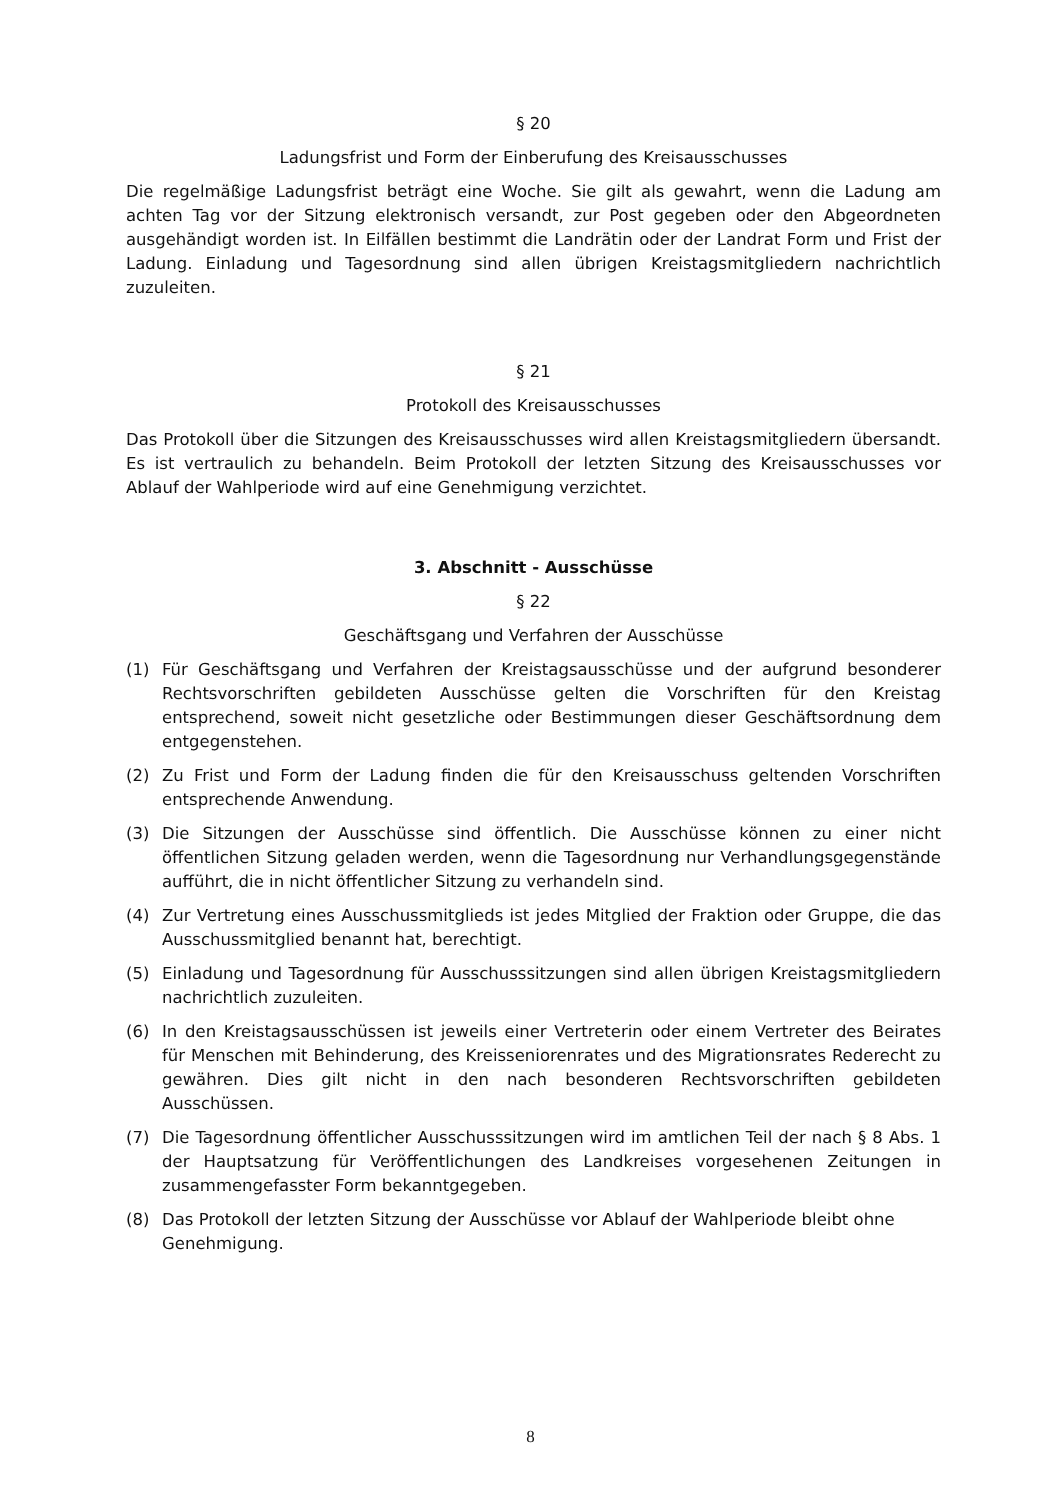§ 20
Ladungsfrist und Form der Einberufung des Kreisausschusses
Die regelmäßige Ladungsfrist beträgt eine Woche. Sie gilt als gewahrt, wenn die Ladung am achten Tag vor der Sitzung elektronisch versandt, zur Post gegeben oder den Abgeordneten ausgehändigt worden ist. In Eilfällen bestimmt die Landrätin oder der Landrat Form und Frist der Ladung. Einladung und Tagesordnung sind allen übrigen Kreistagsmitgliedern nachrichtlich zuzuleiten.
§ 21
Protokoll des Kreisausschusses
Das Protokoll über die Sitzungen des Kreisausschusses wird allen Kreistagsmitgliedern übersandt. Es ist vertraulich zu behandeln. Beim Protokoll der letzten Sitzung des Kreisausschusses vor Ablauf der Wahlperiode wird auf eine Genehmigung verzichtet.
3. Abschnitt - Ausschüsse
§ 22
Geschäftsgang und Verfahren der Ausschüsse
(1) Für Geschäftsgang und Verfahren der Kreistagsausschüsse und der aufgrund besonderer Rechtsvorschriften gebildeten Ausschüsse gelten die Vorschriften für den Kreistag entsprechend, soweit nicht gesetzliche oder Bestimmungen dieser Geschäftsordnung dem entgegenstehen.
(2) Zu Frist und Form der Ladung finden die für den Kreisausschuss geltenden Vorschriften entsprechende Anwendung.
(3) Die Sitzungen der Ausschüsse sind öffentlich. Die Ausschüsse können zu einer nicht öffentlichen Sitzung geladen werden, wenn die Tagesordnung nur Verhand­lungsgegenstände aufführt, die in nicht öffentlicher Sitzung zu verhandeln sind.
(4) Zur Vertretung eines Ausschussmitglieds ist jedes Mitglied der Fraktion oder Gruppe, die das Ausschussmitglied benannt hat, berechtigt.
(5) Einladung und Tagesordnung für Ausschusssitzungen sind allen übrigen Kreistagsmitgliedern nachrichtlich zuzuleiten.
(6) In den Kreistagsausschüssen ist jeweils einer Vertreterin oder einem Vertreter des Beirates für Menschen mit Behinderung, des Kreisseniorenrates und des Migrationsrates Rederecht zu gewähren. Dies gilt nicht in den nach besonderen Rechtsvorschriften gebildeten Ausschüssen.
(7) Die Tagesordnung öffentlicher Ausschusssitzungen wird im amtlichen Teil der nach § 8 Abs. 1 der Hauptsatzung für Veröffentlichungen des Landkreises vorgesehenen Zeitungen in zusammengefasster Form bekanntgegeben.
(8) Das Protokoll der letzten Sitzung der Ausschüsse vor Ablauf der Wahlperiode bleibt ohne Genehmigung.
8